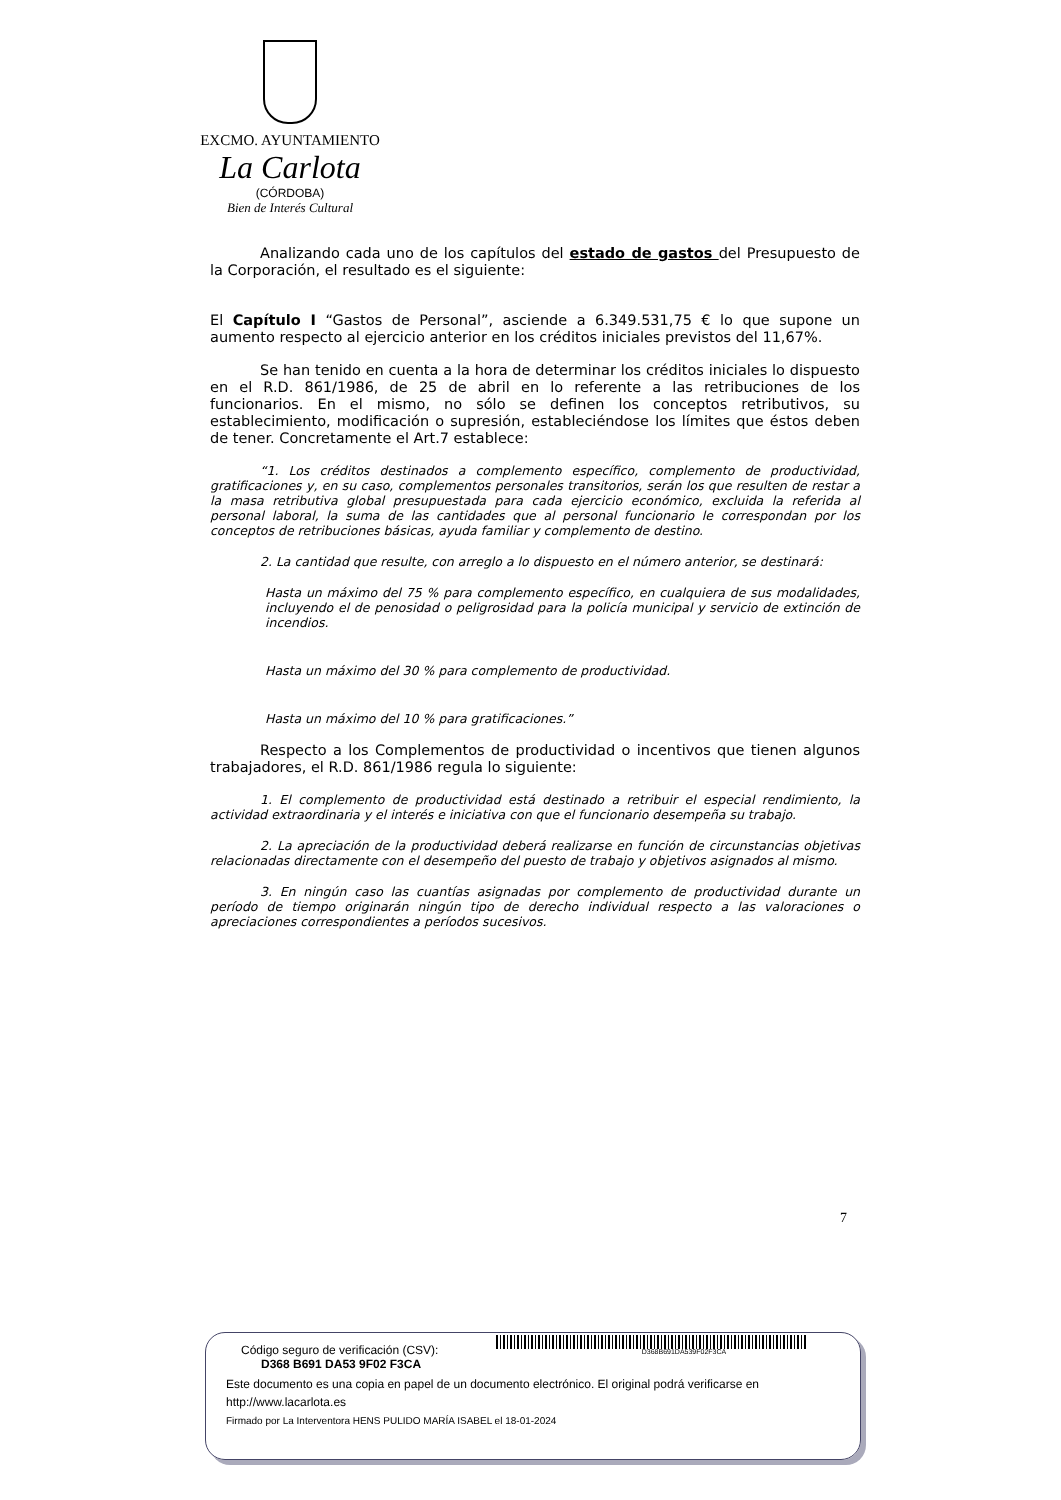EXCMO. AYUNTAMIENTO
La Carlota
(CÓRDOBA)
Bien de Interés Cultural
Analizando cada uno de los capítulos del estado de gastos del Presupuesto de la Corporación, el resultado es el siguiente:
El Capítulo I “Gastos de Personal”, asciende a 6.349.531,75 € lo que supone un aumento respecto al ejercicio anterior en los créditos iniciales previstos del 11,67%.
Se han tenido en cuenta a la hora de determinar los créditos iniciales lo dispuesto en el R.D. 861/1986, de 25 de abril en lo referente a las retribuciones de los funcionarios. En el mismo, no sólo se definen los conceptos retributivos, su establecimiento, modificación o supresión, estableciéndose los límites que éstos deben de tener. Concretamente el Art.7 establece:
“1. Los créditos destinados a complemento específico, complemento de productividad, gratificaciones y, en su caso, complementos personales transitorios, serán los que resulten de restar a la masa retributiva global presupuestada para cada ejercicio económico, excluida la referida al personal laboral, la suma de las cantidades que al personal funcionario le correspondan por los conceptos de retribuciones básicas, ayuda familiar y complemento de destino.
2. La cantidad que resulte, con arreglo a lo dispuesto en el número anterior, se destinará:
Hasta un máximo del 75 % para complemento específico, en cualquiera de sus modalidades, incluyendo el de penosidad o peligrosidad para la policía municipal y servicio de extinción de incendios.
Hasta un máximo del 30 % para complemento de productividad.
Hasta un máximo del 10 % para gratificaciones.”
Respecto a los Complementos de productividad o incentivos que tienen algunos trabajadores, el R.D. 861/1986 regula lo siguiente:
1. El complemento de productividad está destinado a retribuir el especial rendimiento, la actividad extraordinaria y el interés e iniciativa con que el funcionario desempeña su trabajo.
2. La apreciación de la productividad deberá realizarse en función de circunstancias objetivas relacionadas directamente con el desempeño del puesto de trabajo y objetivos asignados al mismo.
3. En ningún caso las cuantías asignadas por complemento de productividad durante un período de tiempo originarán ningún tipo de derecho individual respecto a las valoraciones o apreciaciones correspondientes a períodos sucesivos.
7
Código seguro de verificación (CSV): D368B691DA539F02F3CA
D368 B691 DA53 9F02 F3CA
Este documento es una copia en papel de un documento electrónico. El original podrá verificarse en http://www.lacarlota.es
Firmado por La Interventora HENS PULIDO MARÍA ISABEL el 18-01-2024